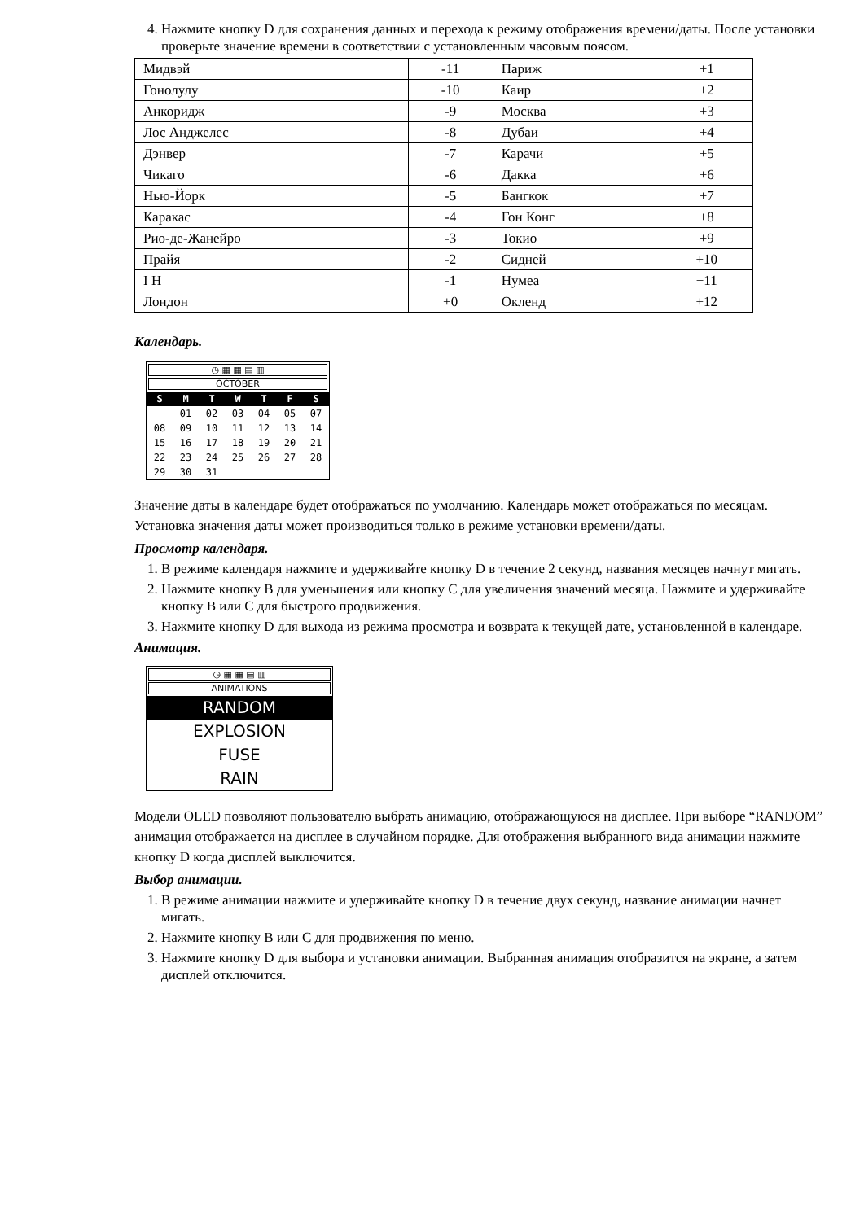4. Нажмите кнопку D для сохранения данных и перехода к режиму отображения времени/даты. После установки проверьте значение времени в соответствии с установленным часовым поясом.
| Мидвэй | -11 | Париж | +1 |
| Гонолулу | -10 | Каир | +2 |
| Анкоридж | -9 | Москва | +3 |
| Лос Анджелес | -8 | Дубаи | +4 |
| Дэнвер | -7 | Карачи | +5 |
| Чикаго | -6 | Дакка | +6 |
| Нью-Йорк | -5 | Бангкок | +7 |
| Каракас | -4 | Гон Конг | +8 |
| Рио-де-Жанейро | -3 | Токио | +9 |
| Прайя | -2 | Сидней | +10 |
| I H | -1 | Нумеа | +11 |
| Лондон | +0 | Окленд | +12 |
Календарь.
◷ ▦ ▦ ▤ ▥
OCTOBER
| S | M | T | W | T | F | S |
| | 01 | 02 | 03 | 04 | 05 | 07 |
| 08 | 09 | 10 | 11 | 12 | 13 | 14 |
| 15 | 16 | 17 | 18 | 19 | 20 | 21 |
| 22 | 23 | 24 | 25 | 26 | 27 | 28 |
| 29 | 30 | 31 | | | | |
Значение даты в календаре будет отображаться по умолчанию. Календарь может отображаться по месяцам. Установка значения даты может производиться только в режиме установки времени/даты.
Просмотр календаря.
1. В режиме календаря нажмите и удерживайте кнопку D в течение 2 секунд, названия месяцев начнут мигать.
2. Нажмите кнопку B для уменьшения или кнопку C для увеличения значений месяца. Нажмите и удерживайте кнопку B или C для быстрого продвижения.
3. Нажмите кнопку D для выхода из режима просмотра и возврата к текущей дате, установленной в календаре.
Анимация.
◷ ▦ ▦ ▤ ▥
ANIMATIONS
RANDOM
EXPLOSION
FUSE
RAIN
Модели OLED позволяют пользователю выбрать анимацию, отображающуюся на дисплее. При выборе “RANDOM” анимация отображается на дисплее в случайном порядке. Для отображения выбранного вида анимации нажмите кнопку D когда дисплей выключится.
Выбор анимации.
1. В режиме анимации нажмите и удерживайте кнопку D в течение двух секунд, название анимации начнет мигать.
2. Нажмите кнопку B или C для продвижения по меню.
3. Нажмите кнопку D для выбора и установки анимации. Выбранная анимация отобразится на экране, а затем дисплей отключится.